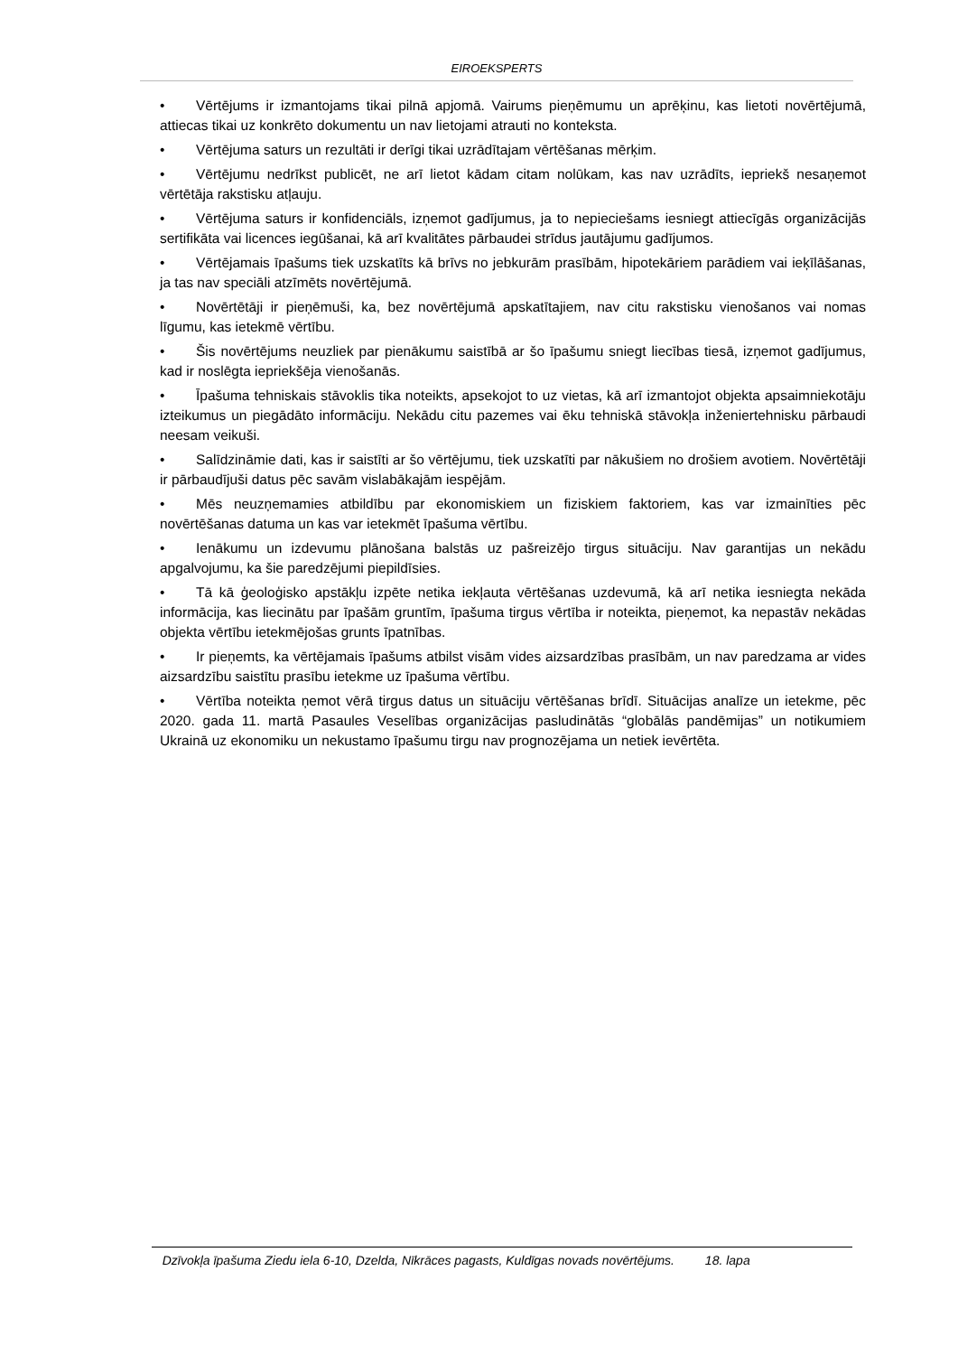EIROEKSPERTS
• Vērtējums ir izmantojams tikai pilnā apjomā. Vairums pieņēmumu un aprēķinu, kas lietoti novērtējumā, attiecas tikai uz konkrēto dokumentu un nav lietojami atrauti no konteksta.
• Vērtējuma saturs un rezultāti ir derīgi tikai uzrādītajam vērtēšanas mērķim.
• Vērtējumu nedrīkst publicēt, ne arī lietot kādam citam nolūkam, kas nav uzrādīts, iepriekš nesaņemot vērtētāja rakstisku atļauju.
• Vērtējuma saturs ir konfidenciāls, izņemot gadījumus, ja to nepieciešams iesniegt attiecīgās organizācijās sertifikāta vai licences iegūšanai, kā arī kvalitātes pārbaudei strīdus jautājumu gadījumos.
• Vērtējamais īpašums tiek uzskatīts kā brīvs no jebkurām prasībām, hipotekāriem parādiem vai ieķīlāšanas, ja tas nav speciāli atzīmēts novērtējumā.
• Novērtētāji ir pieņēmuši, ka, bez novērtējumā apskatītajiem, nav citu rakstisku vienošanos vai nomas līgumu, kas ietekmē vērtību.
• Šis novērtējums neuzliek par pienākumu saistībā ar šo īpašumu sniegt liecības tiesā, izņemot gadījumus, kad ir noslēgta iepriekšēja vienošanās.
• Īpašuma tehniskais stāvoklis tika noteikts, apsekojot to uz vietas, kā arī izmantojot objekta apsaimniekotāju izteikumus un piegādāto informāciju. Nekādu citu pazemes vai ēku tehniskā stāvokļa inženiertehnisku pārbaudi neesam veikuši.
• Salīdzināmie dati, kas ir saistīti ar šo vērtējumu, tiek uzskatīti par nākušiem no drošiem avotiem. Novērtētāji ir pārbaudījuši datus pēc savām vislabākajām iespējām.
• Mēs neuzņemamies atbildību par ekonomiskiem un fiziskiem faktoriem, kas var izmainīties pēc novērtēšanas datuma un kas var ietekmēt īpašuma vērtību.
• Ienākumu un izdevumu plānošana balstās uz pašreizējo tirgus situāciju. Nav garantijas un nekādu apgalvojumu, ka šie paredzējumi piepildīsies.
• Tā kā ģeoloģisko apstākļu izpēte netika iekļauta vērtēšanas uzdevumā, kā arī netika iesniegta nekāda informācija, kas liecinātu par īpašām gruntīm, īpašuma tirgus vērtība ir noteikta, pieņemot, ka nepastāv nekādas objekta vērtību ietekmējošas grunts īpatnības.
• Ir pieņemts, ka vērtējamais īpašums atbilst visām vides aizsardzības prasībām, un nav paredzama ar vides aizsardzību saistītu prasību ietekme uz īpašuma vērtību.
• Vērtība noteikta ņemot vērā tirgus datus un situāciju vērtēšanas brīdī. Situācijas analīze un ietekme, pēc 2020. gada 11. martā Pasaules Veselības organizācijas pasludinātās “globālās pandēmijas” un notikumiem Ukrainā uz ekonomiku un nekustamo īpašumu tirgu nav prognozējama un netiek ievērtēta.
Dzīvokļa īpašuma Ziedu iela 6-10, Dzelda, Nīkrāces pagasts, Kuldīgas novads novērtējums. 18. lapa